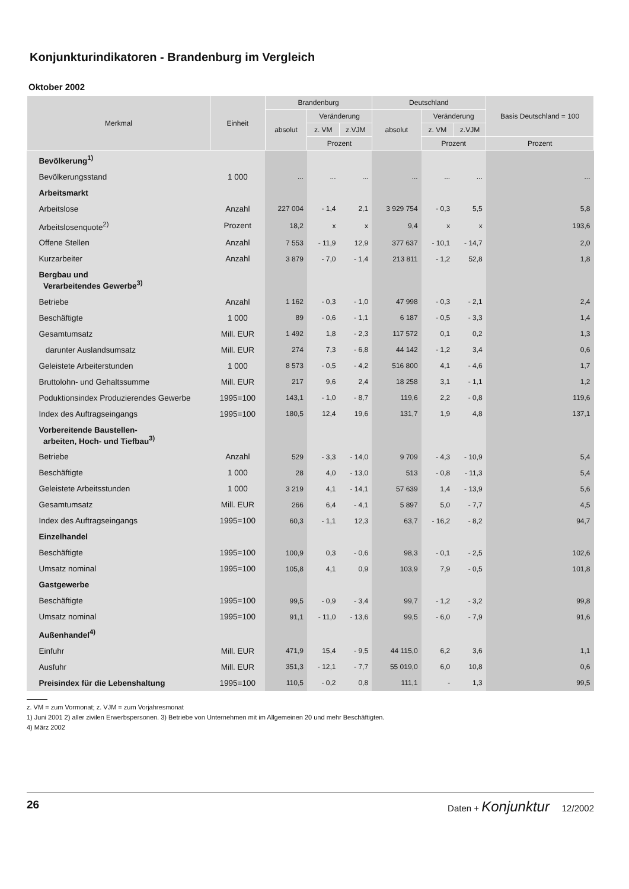Konjunkturindikatoren - Brandenburg im Vergleich
Oktober 2002
| Merkmal | Einheit | Brandenburg | | | Deutschland | | | Basis Deutschland = 100 |
| --- | --- | --- | --- | --- | --- | --- | --- | --- |
| | | absolut | Veränderung | | absolut | Veränderung | | |
| | | | z. VM | z.VJM | | z. VM | z.VJM | |
| | | | Prozent | | | Prozent | | Prozent |
| Bevölkerung<sup>1)</sup> | | | | | | | | |
| Bevölkerungsstand | 1 000 | ... | ... | ... | ... | ... | ... | ... |
| Arbeitsmarkt | | | | | | | | |
| Arbeitslose | Anzahl | 227 004 | - 1,4 | 2,1 | 3 929 754 | - 0,3 | 5,5 | 5,8 |
| Arbeitslosenquote<sup>2)</sup> | Prozent | 18,2 | x | x | 9,4 | x | x | 193,6 |
| Offene Stellen | Anzahl | 7 553 | - 11,9 | 12,9 | 377 637 | - 10,1 | - 14,7 | 2,0 |
| Kurzarbeiter | Anzahl | 3 879 | - 7,0 | - 1,4 | 213 811 | - 1,2 | 52,8 | 1,8 |
| Bergbau und Verarbeitendes Gewerbe<sup>3)</sup> | | | | | | | | |
| Betriebe | Anzahl | 1 162 | - 0,3 | - 1,0 | 47 998 | - 0,3 | - 2,1 | 2,4 |
| Beschäftigte | 1 000 | 89 | - 0,6 | - 1,1 | 6 187 | - 0,5 | - 3,3 | 1,4 |
| Gesamtumsatz | Mill. EUR | 1 492 | 1,8 | - 2,3 | 117 572 | 0,1 | 0,2 | 1,3 |
| darunter Auslandsumsatz | Mill. EUR | 274 | 7,3 | - 6,8 | 44 142 | - 1,2 | 3,4 | 0,6 |
| Geleistete Arbeiterstunden | 1 000 | 8 573 | - 0,5 | - 4,2 | 516 800 | 4,1 | - 4,6 | 1,7 |
| Bruttolohn- und Gehaltssumme | Mill. EUR | 217 | 9,6 | 2,4 | 18 258 | 3,1 | - 1,1 | 1,2 |
| Poduktionsindex Produzierendes Gewerbe | 1995=100 | 143,1 | - 1,0 | - 8,7 | 119,6 | 2,2 | - 0,8 | 119,6 |
| Index des Auftragseingangs | 1995=100 | 180,5 | 12,4 | 19,6 | 131,7 | 1,9 | 4,8 | 137,1 |
| Vorbereitende Baustellen- arbeiten, Hoch- und Tiefbau<sup>3)</sup> | | | | | | | | |
| Betriebe | Anzahl | 529 | - 3,3 | - 14,0 | 9 709 | - 4,3 | - 10,9 | 5,4 |
| Beschäftigte | 1 000 | 28 | 4,0 | - 13,0 | 513 | - 0,8 | - 11,3 | 5,4 |
| Geleistete Arbeitsstunden | 1 000 | 3 219 | 4,1 | - 14,1 | 57 639 | 1,4 | - 13,9 | 5,6 |
| Gesamtumsatz | Mill. EUR | 266 | 6,4 | - 4,1 | 5 897 | 5,0 | - 7,7 | 4,5 |
| Index des Auftragseingangs | 1995=100 | 60,3 | - 1,1 | 12,3 | 63,7 | - 16,2 | - 8,2 | 94,7 |
| Einzelhandel | | | | | | | | |
| Beschäftigte | 1995=100 | 100,9 | 0,3 | - 0,6 | 98,3 | - 0,1 | - 2,5 | 102,6 |
| Umsatz nominal | 1995=100 | 105,8 | 4,1 | 0,9 | 103,9 | 7,9 | - 0,5 | 101,8 |
| Gastgewerbe | | | | | | | | |
| Beschäftigte | 1995=100 | 99,5 | - 0,9 | - 3,4 | 99,7 | - 1,2 | - 3,2 | 99,8 |
| Umsatz nominal | 1995=100 | 91,1 | - 11,0 | - 13,6 | 99,5 | - 6,0 | - 7,9 | 91,6 |
| Außenhandel<sup>4)</sup> | | | | | | | | |
| Einfuhr | Mill. EUR | 471,9 | 15,4 | - 9,5 | 44 115,0 | 6,2 | 3,6 | 1,1 |
| Ausfuhr | Mill. EUR | 351,3 | - 12,1 | - 7,7 | 55 019,0 | 6,0 | 10,8 | 0,6 |
| Preisindex für die Lebenshaltung | 1995=100 | 110,5 | - 0,2 | 0,8 | 111,1 | - | 1,3 | 99,5 |
z. VM = zum Vormonat; z. VJM = zum Vorjahresmonat
1) Juni 2001 2) aller zivilen Erwerbspersonen. 3) Betriebe von Unternehmen mit im Allgemeinen 20 und mehr Beschäftigten.
4) März 2002
26 Daten + Konjunktur 12/2002